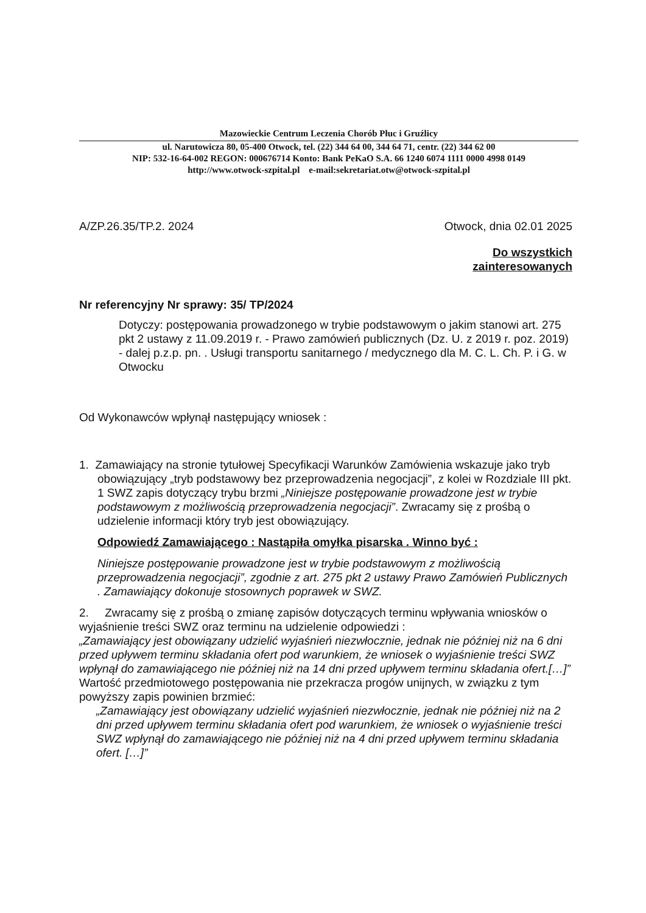Mazowieckie Centrum Leczenia Chorób Płuc i Gruźlicy
ul. Narutowicza 80, 05-400 Otwock, tel. (22) 344 64 00, 344 64 71, centr. (22) 344 62 00
NIP: 532-16-64-002 REGON: 000676714 Konto: Bank PeKaO S.A. 66 1240 6074 1111 0000 4998 0149
http://www.otwock-szpital.pl e-mail:sekretariat.otw@otwock-szpital.pl
A/ZP.26.35/TP.2. 2024 Otwock, dnia 02.01 2025
Do wszystkich
zainteresowanych
Nr referencyjny Nr sprawy: 35/ TP/2024
Dotyczy: postępowania prowadzonego w trybie podstawowym o jakim stanowi art. 275 pkt 2 ustawy z 11.09.2019 r. - Prawo zamówień publicznych (Dz. U. z 2019 r. poz. 2019) - dalej p.z.p. pn. . Usługi transportu sanitarnego / medycznego dla M. C. L. Ch. P. i G. w Otwocku
Od Wykonawców wpłynął następujący wniosek :
1. Zamawiający na stronie tytułowej Specyfikacji Warunków Zamówienia wskazuje jako tryb obowiązujący „tryb podstawowy bez przeprowadzenia negocjacji”, z kolei w Rozdziale III pkt. 1 SWZ zapis dotyczący trybu brzmi „Niniejsze postępowanie prowadzone jest w trybie podstawowym z możliwością przeprowadzenia negocjacji”. Zwracamy się z prośbą o udzielenie informacji który tryb jest obowiązujący.
Odpowiedź Zamawiającego : Nastąpiła omyłka pisarska . Winno być :
Niniejsze postępowanie prowadzone jest w trybie podstawowym z możliwością przeprowadzenia negocjacji”, zgodnie z art. 275 pkt 2 ustawy Prawo Zamówień Publicznych . Zamawiający dokonuje stosownych poprawek w SWZ.
2. Zwracamy się z prośbą o zmianę zapisów dotyczących terminu wpływania wniosków o wyjaśnienie treści SWZ oraz terminu na udzielenie odpowiedzi :
„Zamawiający jest obowiązany udzielić wyjaśnień niezwłocznie, jednak nie później niż na 6 dni przed upływem terminu składania ofert pod warunkiem, że wniosek o wyjaśnienie treści SWZ wpłynął do zamawiającego nie później niż na 14 dni przed upływem terminu składania ofert.[…]”
Wartość przedmiotowego postępowania nie przekracza progów unijnych, w związku z tym powyższy zapis powinien brzmieć:
„Zamawiający jest obowiązany udzielić wyjaśnień niezwłocznie, jednak nie później niż na 2 dni przed upływem terminu składania ofert pod warunkiem, że wniosek o wyjaśnienie treści SWZ wpłynął do zamawiającego nie później niż na 4 dni przed upływem terminu składania ofert. […]”